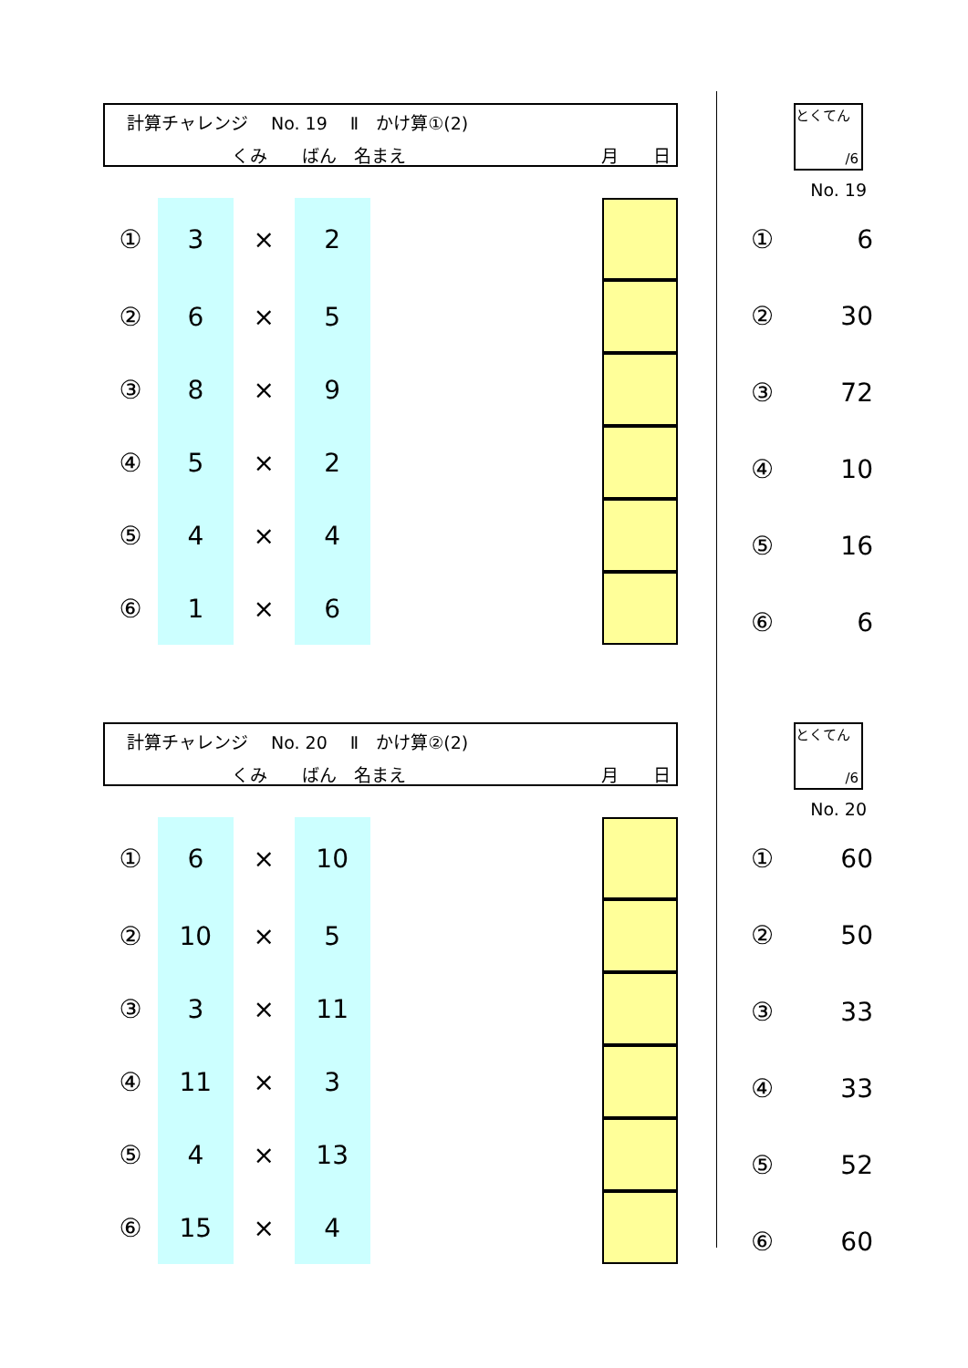計算チャレンジ　 No. 19 　Ⅱ　かけ算①(2)
くみ　　ばん　名まえ 月　　日
| ① | 3 | × | 2 | | |
| ② | 6 | × | 5 | | |
| ③ | 8 | × | 9 | | |
| ④ | 5 | × | 2 | | |
| ⑤ | 4 | × | 4 | | |
| ⑥ | 1 | × | 6 | | |
とくてん
/6
No. 19
| ① | 6 |
| ② | 30 |
| ③ | 72 |
| ④ | 10 |
| ⑤ | 16 |
| ⑥ | 6 |
計算チャレンジ　 No. 20 　Ⅱ　かけ算②(2)
くみ　　ばん　名まえ 月　　日
| ① | 6 | × | 10 | | |
| ② | 10 | × | 5 | | |
| ③ | 3 | × | 11 | | |
| ④ | 11 | × | 3 | | |
| ⑤ | 4 | × | 13 | | |
| ⑥ | 15 | × | 4 | | |
とくてん
/6
No. 20
| ① | 60 |
| ② | 50 |
| ③ | 33 |
| ④ | 33 |
| ⑤ | 52 |
| ⑥ | 60 |